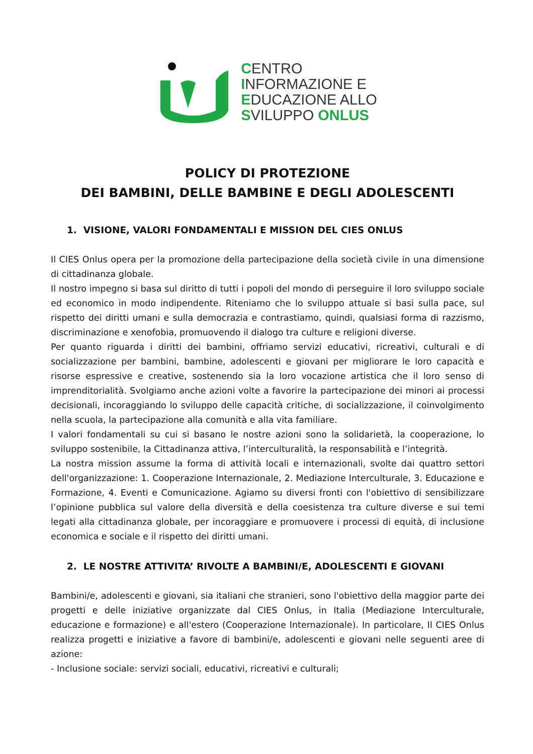CENTRO
INFORMAZIONE E
EDUCAZIONE ALLO
SVILUPPO ONLUS
POLICY DI PROTEZIONE
DEI BAMBINI, DELLE BAMBINE E DEGLI ADOLESCENTI
1. VISIONE, VALORI FONDAMENTALI E MISSION DEL CIES ONLUS
Il CIES Onlus opera per la promozione della partecipazione della società civile in una dimensione di cittadinanza globale.
Il nostro impegno si basa sul diritto di tutti i popoli del mondo di perseguire il loro sviluppo sociale ed economico in modo indipendente. Riteniamo che lo sviluppo attuale si basi sulla pace, sul rispetto dei diritti umani e sulla democrazia e contrastiamo, quindi, qualsiasi forma di razzismo, discriminazione e xenofobia, promuovendo il dialogo tra culture e religioni diverse.
Per quanto riguarda i diritti dei bambini, offriamo servizi educativi, ricreativi, culturali e di socializzazione per bambini, bambine, adolescenti e giovani per migliorare le loro capacità e risorse espressive e creative, sostenendo sia la loro vocazione artistica che il loro senso di imprenditorialità. Svolgiamo anche azioni volte a favorire la partecipazione dei minori ai processi decisionali, incoraggiando lo sviluppo delle capacità critiche, di socializzazione, il coinvolgimento nella scuola, la partecipazione alla comunità e alla vita familiare.
I valori fondamentali su cui si basano le nostre azioni sono la solidarietà, la cooperazione, lo sviluppo sostenibile, la Cittadinanza attiva, l’interculturalità, la responsabilità e l’integrità.
La nostra mission assume la forma di attività locali e internazionali, svolte dai quattro settori dell'organizzazione: 1. Cooperazione Internazionale, 2. Mediazione Interculturale, 3. Educazione e Formazione, 4. Eventi e Comunicazione. Agiamo su diversi fronti con l'obiettivo di sensibilizzare l’opinione pubblica sul valore della diversità e della coesistenza tra culture diverse e sui temi legati alla cittadinanza globale, per incoraggiare e promuovere i processi di equità, di inclusione economica e sociale e il rispetto dei diritti umani.
2. LE NOSTRE ATTIVITA’ RIVOLTE A BAMBINI/E, ADOLESCENTI E GIOVANI
Bambini/e, adolescenti e giovani, sia italiani che stranieri, sono l'obiettivo della maggior parte dei progetti e delle iniziative organizzate dal CIES Onlus, in Italia (Mediazione Interculturale, educazione e formazione) e all'estero (Cooperazione Internazionale). In particolare, Il CIES Onlus realizza progetti e iniziative a favore di bambini/e, adolescenti e giovani nelle seguenti aree di azione:
- Inclusione sociale: servizi sociali, educativi, ricreativi e culturali;